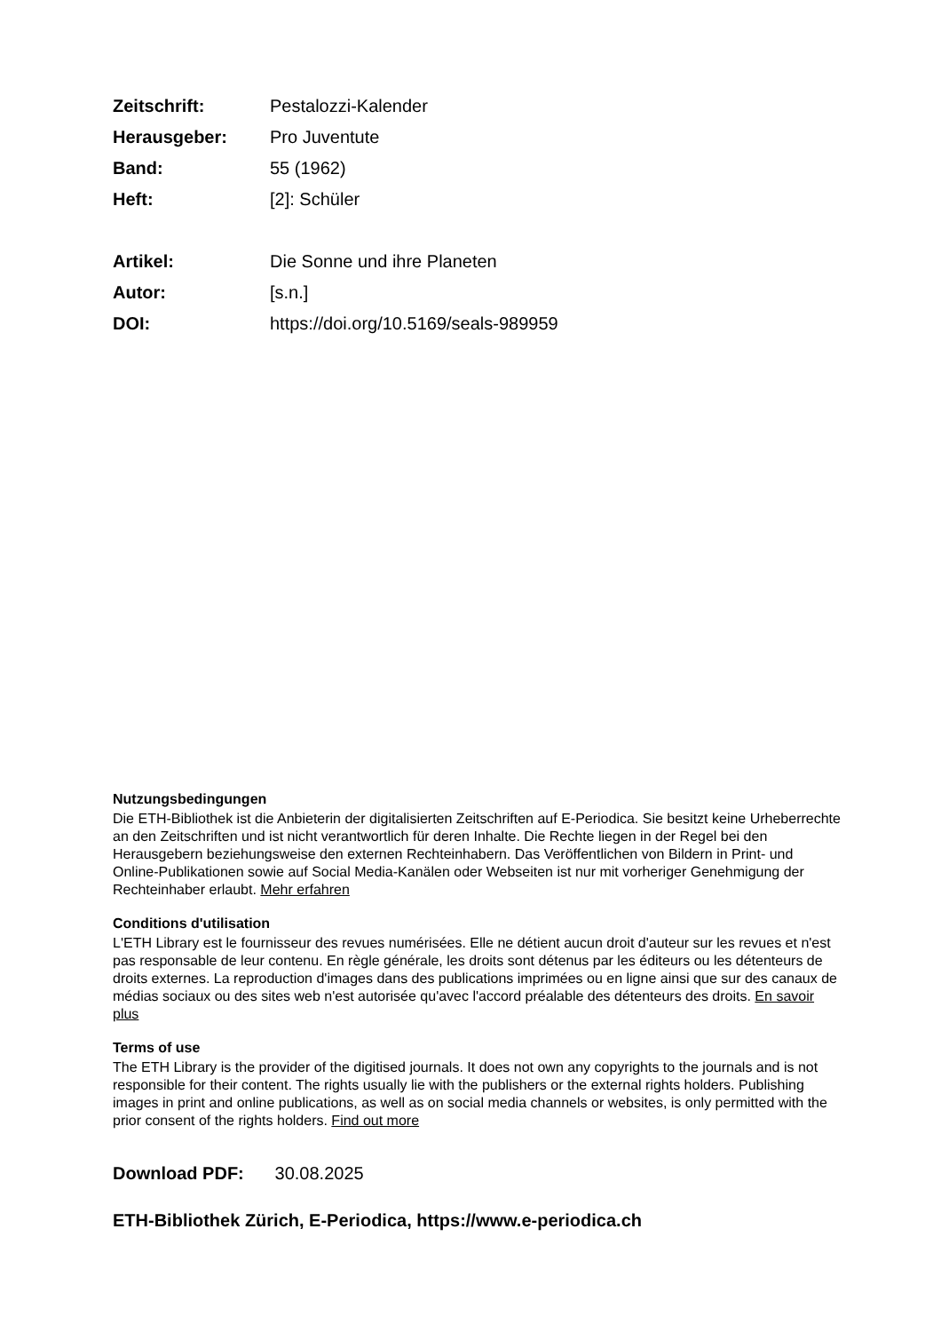| Zeitschrift: | Pestalozzi-Kalender |
| Herausgeber: | Pro Juventute |
| Band: | 55 (1962) |
| Heft: | [2]: Schüler |
| Artikel: | Die Sonne und ihre Planeten |
| Autor: | [s.n.] |
| DOI: | https://doi.org/10.5169/seals-989959 |
Nutzungsbedingungen
Die ETH-Bibliothek ist die Anbieterin der digitalisierten Zeitschriften auf E-Periodica. Sie besitzt keine Urheberrechte an den Zeitschriften und ist nicht verantwortlich für deren Inhalte. Die Rechte liegen in der Regel bei den Herausgebern beziehungsweise den externen Rechteinhabern. Das Veröffentlichen von Bildern in Print- und Online-Publikationen sowie auf Social Media-Kanälen oder Webseiten ist nur mit vorheriger Genehmigung der Rechteinhaber erlaubt. Mehr erfahren
Conditions d'utilisation
L'ETH Library est le fournisseur des revues numérisées. Elle ne détient aucun droit d'auteur sur les revues et n'est pas responsable de leur contenu. En règle générale, les droits sont détenus par les éditeurs ou les détenteurs de droits externes. La reproduction d'images dans des publications imprimées ou en ligne ainsi que sur des canaux de médias sociaux ou des sites web n'est autorisée qu'avec l'accord préalable des détenteurs des droits. En savoir plus
Terms of use
The ETH Library is the provider of the digitised journals. It does not own any copyrights to the journals and is not responsible for their content. The rights usually lie with the publishers or the external rights holders. Publishing images in print and online publications, as well as on social media channels or websites, is only permitted with the prior consent of the rights holders. Find out more
Download PDF: 30.08.2025
ETH-Bibliothek Zürich, E-Periodica, https://www.e-periodica.ch